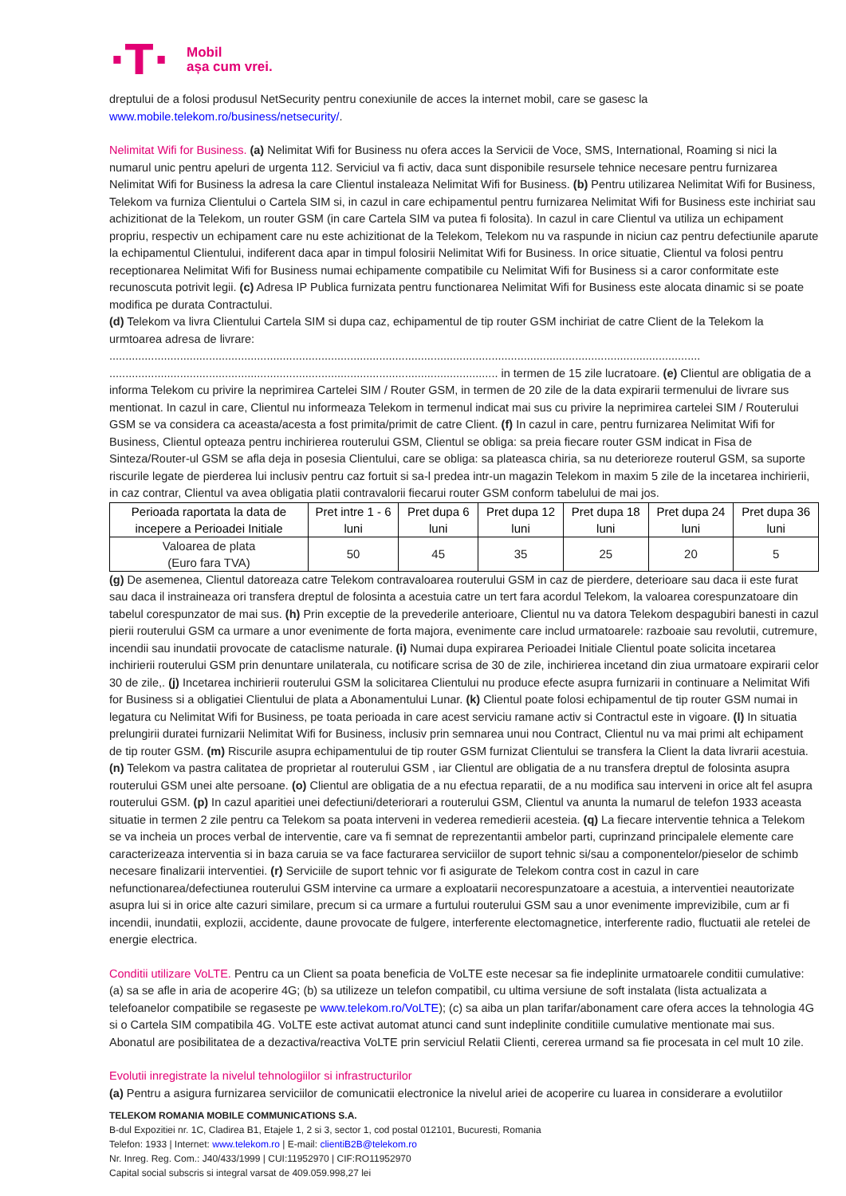·T·
Mobil
așa cum vrei.
dreptului de a folosi produsul NetSecurity pentru conexiunile de acces la internet mobil, care se gasesc la www.mobile.telekom.ro/business/netsecurity/.
Nelimitat Wifi for Business. (a) Nelimitat Wifi for Business nu ofera acces la Servicii de Voce, SMS, International, Roaming si nici la numarul unic pentru apeluri de urgenta 112. Serviciul va fi activ, daca sunt disponibile resursele tehnice necesare pentru furnizarea Nelimitat Wifi for Business la adresa la care Clientul instaleaza Nelimitat Wifi for Business. (b) Pentru utilizarea Nelimitat Wifi for Business, Telekom va furniza Clientului o Cartela SIM si, in cazul in care echipamentul pentru furnizarea Nelimitat Wifi for Business este inchiriat sau achizitionat de la Telekom, un router GSM (in care Cartela SIM va putea fi folosita). In cazul in care Clientul va utiliza un echipament propriu, respectiv un echipament care nu este achizitionat de la Telekom, Telekom nu va raspunde in niciun caz pentru defectiunile aparute la echipamentul Clientului, indiferent daca apar in timpul folosirii Nelimitat Wifi for Business. In orice situatie, Clientul va folosi pentru receptionarea Nelimitat Wifi for Business numai echipamente compatibile cu Nelimitat Wifi for Business si a caror conformitate este recunoscuta potrivit legii. (c) Adresa IP Publica furnizata pentru functionarea Nelimitat Wifi for Business este alocata dinamic si se poate modifica pe durata Contractului.
(d) Telekom va livra Clientului Cartela SIM si dupa caz, echipamentul de tip router GSM inchiriat de catre Client de la Telekom la urmtoarea adresa de livrare: ........................................................................................................................................................................................ ......................................................................................................................... in termen de 15 zile lucratoare. (e) Clientul are obligatia de a informa Telekom cu privire la neprimirea Cartelei SIM / Router GSM, in termen de 20 zile de la data expirarii termenului de livrare sus mentionat. In cazul in care, Clientul nu informeaza Telekom in termenul indicat mai sus cu privire la neprimirea cartelei SIM / Routerului GSM se va considera ca aceasta/acesta a fost primita/primit de catre Client. (f) In cazul in care, pentru furnizarea Nelimitat Wifi for Business, Clientul opteaza pentru inchirierea routerului GSM, Clientul se obliga: sa preia fiecare router GSM indicat in Fisa de Sinteza/Router-ul GSM se afla deja in posesia Clientului, care se obliga: sa plateasca chiria, sa nu deterioreze routerul GSM, sa suporte riscurile legate de pierderea lui inclusiv pentru caz fortuit si sa-l predea intr-un magazin Telekom in maxim 5 zile de la incetarea inchirierii, in caz contrar, Clientul va avea obligatia platii contravalorii fiecarui router GSM conform tabelului de mai jos.
| Perioada raportata la data de incepere a Perioadei Initiale | Pret intre 1 - 6 luni | Pret dupa 6 luni | Pret dupa 12 luni | Pret dupa 18 luni | Pret dupa 24 luni | Pret dupa 36 luni |
| --- | --- | --- | --- | --- | --- | --- |
| Valoarea de plata (Euro fara TVA) | 50 | 45 | 35 | 25 | 20 | 5 |
(g) De asemenea, Clientul datoreaza catre Telekom contravaloarea routerului GSM in caz de pierdere, deterioare sau daca ii este furat sau daca il instraineaza ori transfera dreptul de folosinta a acestuia catre un tert fara acordul Telekom, la valoarea corespunzatoare din tabelul corespunzator de mai sus. (h) Prin exceptie de la prevederile anterioare, Clientul nu va datora Telekom despagubiri banesti in cazul pierii routerului GSM ca urmare a unor evenimente de forta majora, evenimente care includ urmatoarele: razboaie sau revolutii, cutremure, incendii sau inundatii provocate de cataclisme naturale. (i) Numai dupa expirarea Perioadei Initiale Clientul poate solicita incetarea inchirierii routerului GSM prin denuntare unilaterala, cu notificare scrisa de 30 de zile, inchirierea incetand din ziua urmatoare expirarii celor 30 de zile,. (j) Incetarea inchirierii routerului GSM la solicitarea Clientului nu produce efecte asupra furnizarii in continuare a Nelimitat Wifi for Business si a obligatiei Clientului de plata a Abonamentului Lunar. (k) Clientul poate folosi echipamentul de tip router GSM numai in legatura cu Nelimitat Wifi for Business, pe toata perioada in care acest serviciu ramane activ si Contractul este in vigoare. (l) In situatia prelungirii duratei furnizarii Nelimitat Wifi for Business, inclusiv prin semnarea unui nou Contract, Clientul nu va mai primi alt echipament de tip router GSM. (m) Riscurile asupra echipamentului de tip router GSM furnizat Clientului se transfera la Client la data livrarii acestuia. (n) Telekom va pastra calitatea de proprietar al routerului GSM , iar Clientul are obligatia de a nu transfera dreptul de folosinta asupra routerului GSM unei alte persoane. (o) Clientul are obligatia de a nu efectua reparatii, de a nu modifica sau interveni in orice alt fel asupra routerului GSM. (p) In cazul aparitiei unei defectiuni/deteriorari a routerului GSM, Clientul va anunta la numarul de telefon 1933 aceasta situatie in termen 2 zile pentru ca Telekom sa poata interveni in vederea remedierii acesteia. (q) La fiecare interventie tehnica a Telekom se va incheia un proces verbal de interventie, care va fi semnat de reprezentantii ambelor parti, cuprinzand principalele elemente care caracterizeaza interventia si in baza caruia se va face facturarea serviciilor de suport tehnic si/sau a componentelor/pieselor de schimb necesare finalizarii interventiei. (r) Serviciile de suport tehnic vor fi asigurate de Telekom contra cost in cazul in care nefunctionarea/defectiunea routerului GSM intervine ca urmare a exploatarii necorespunzatoare a acestuia, a interventiei neautorizate asupra lui si in orice alte cazuri similare, precum si ca urmare a furtului routerului GSM sau a unor evenimente imprevizibile, cum ar fi incendii, inundatii, explozii, accidente, daune provocate de fulgere, interferente electomagnetice, interferente radio, fluctuatii ale retelei de energie electrica.
Conditii utilizare VoLTE. Pentru ca un Client sa poata beneficia de VoLTE este necesar sa fie indeplinite urmatoarele conditii cumulative: (a) sa se afle in aria de acoperire 4G; (b) sa utilizeze un telefon compatibil, cu ultima versiune de soft instalata (lista actualizata a telefoanelor compatibile se regaseste pe www.telekom.ro/VoLTE); (c) sa aiba un plan tarifar/abonament care ofera acces la tehnologia 4G si o Cartela SIM compatibila 4G. VoLTE este activat automat atunci cand sunt indeplinite conditiile cumulative mentionate mai sus. Abonatul are posibilitatea de a dezactiva/reactiva VoLTE prin serviciul Relatii Clienti, cererea urmand sa fie procesata in cel mult 10 zile.
Evolutii inregistrate la nivelul tehnologiilor si infrastructurilor
(a) Pentru a asigura furnizarea serviciilor de comunicatii electronice la nivelul ariei de acoperire cu luarea in considerare a evolutiilor
TELEKOM ROMANIA MOBILE COMMUNICATIONS S.A.
B-dul Expozitiei nr. 1C, Cladirea B1, Etajele 1, 2 si 3, sector 1, cod postal 012101, Bucuresti, Romania
Telefon: 1933 | Internet: www.telekom.ro | E-mail: clientiB2B@telekom.ro
Nr. Inreg. Reg. Com.: J40/433/1999 | CUI:11952970 | CIF:RO11952970
Capital social subscris si integral varsat de 409.059.998,27 lei